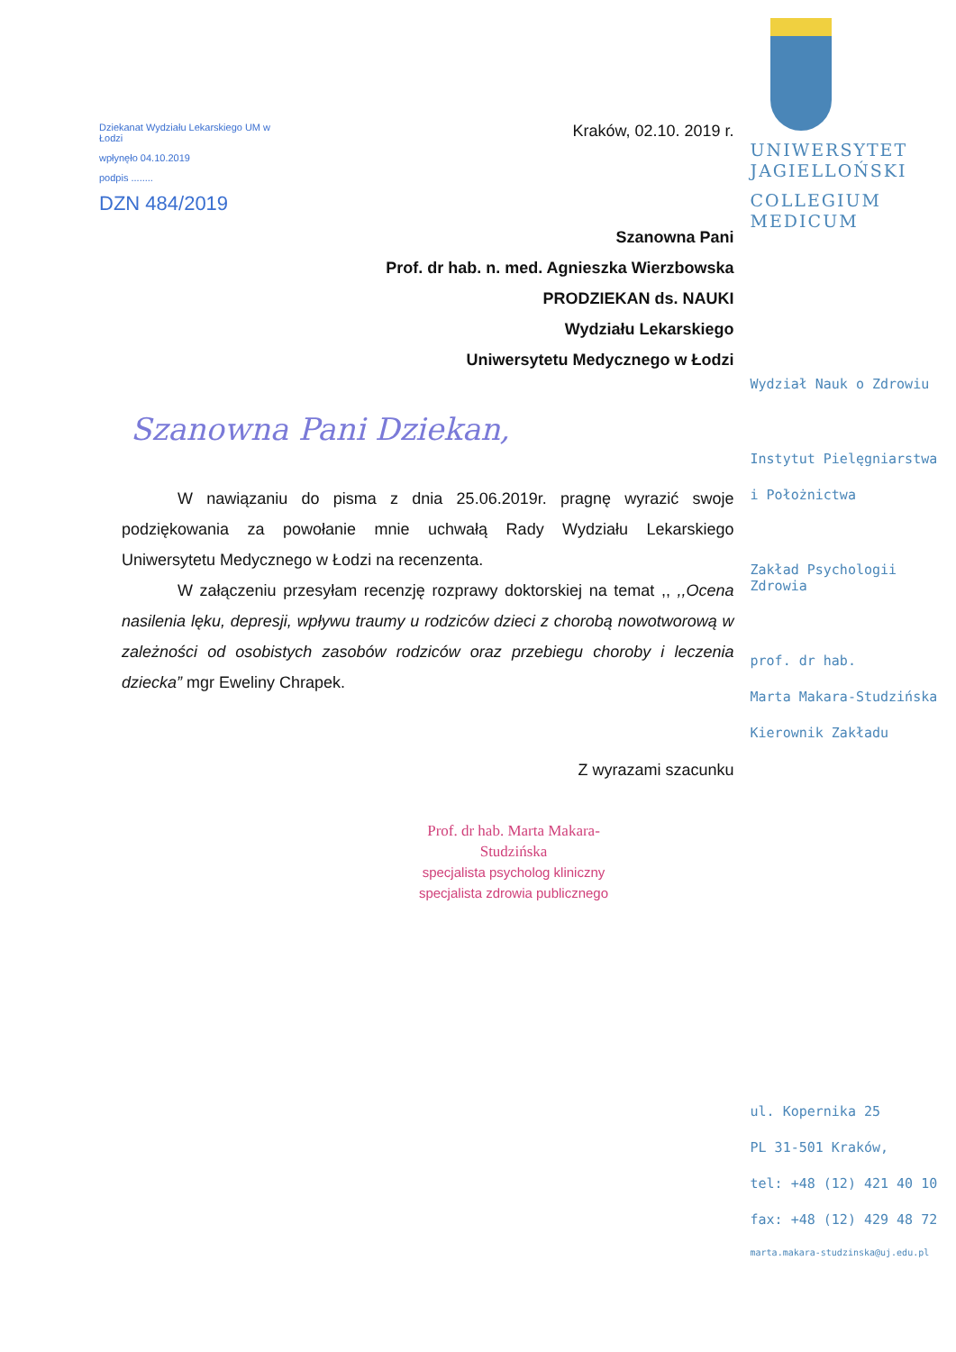Dziekanat Wydziału Lekarskiego UM w Łodzi
wpłynęło 04.10.2019
podpis ........
DZN 484/2019
Kraków, 02.10. 2019 r.
Szanowna Pani
Prof. dr hab. n. med. Agnieszka Wierzbowska
PRODZIEKAN ds. NAUKI
Wydziału Lekarskiego
Uniwersytetu Medycznego w Łodzi
Szanowna Pani Dziekan,
W nawiązaniu do pisma z dnia 25.06.2019r. pragnę wyrazić swoje podziękowania za powołanie mnie uchwałą Rady Wydziału Lekarskiego Uniwersytetu Medycznego w Łodzi na recenzenta.
W załączeniu przesyłam recenzję rozprawy doktorskiej na temat ,, ,,Ocena nasilenia lęku, depresji, wpływu traumy u rodziców dzieci z chorobą nowotworową w zależności od osobistych zasobów rodziców oraz przebiegu choroby i leczenia dziecka” mgr Eweliny Chrapek.
Z wyrazami szacunku
Prof. dr hab. Marta Makara-Studzińska
specjalista psycholog kliniczny
specjalista zdrowia publicznego
UNIWERSYTET
JAGIELLOŃSKI
COLLEGIUM
MEDICUM
Wydział Nauk o Zdrowiu
Instytut Pielęgniarstwa
i Położnictwa
Zakład Psychologii Zdrowia
prof. dr hab.
Marta Makara-Studzińska
Kierownik Zakładu
ul. Kopernika 25
PL 31-501 Kraków,
tel: +48 (12) 421 40 10
fax: +48 (12) 429 48 72
marta.makara-studzinska@uj.edu.pl